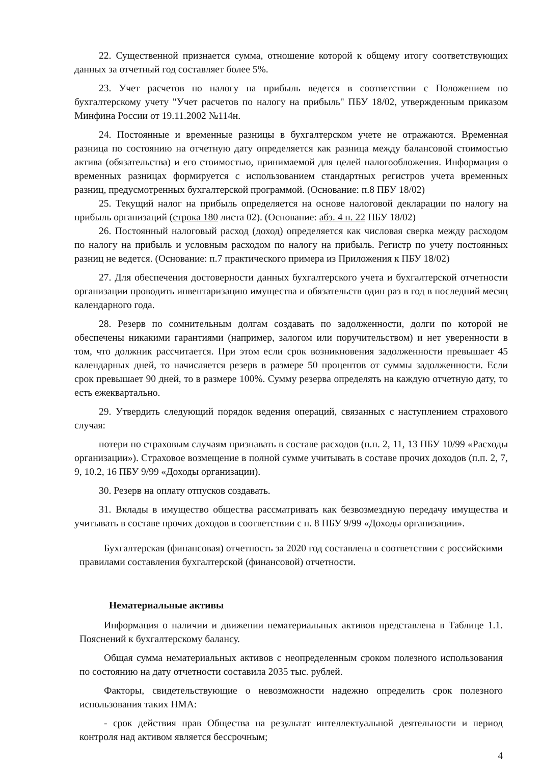22. Существенной признается сумма, отношение которой к общему итогу соответствующих данных за отчетный год составляет более 5%.
23. Учет расчетов по налогу на прибыль ведется в соответствии с Положением по бухгалтерскому учету "Учет расчетов по налогу на прибыль" ПБУ 18/02, утвержденным приказом Минфина России от 19.11.2002 №114н.
24. Постоянные и временные разницы в бухгалтерском учете не отражаются. Временная разница по состоянию на отчетную дату определяется как разница между балансовой стоимостью актива (обязательства) и его стоимостью, принимаемой для целей налогообложения. Информация о временных разницах формируется с использованием стандартных регистров учета временных разниц, предусмотренных бухгалтерской программой. (Основание: п.8 ПБУ 18/02)
25. Текущий налог на прибыль определяется на основе налоговой декларации по налогу на прибыль организаций (строка 180 листа 02). (Основание: абз. 4 п. 22 ПБУ 18/02)
26. Постоянный налоговый расход (доход) определяется как числовая сверка между расходом по налогу на прибыль и условным расходом по налогу на прибыль. Регистр по учету постоянных разниц не ведется. (Основание: п.7 практического примера из Приложения к ПБУ 18/02)
27. Для обеспечения достоверности данных бухгалтерского учета и бухгалтерской отчетности организации проводить инвентаризацию имущества и обязательств один раз в год в последний месяц календарного года.
28. Резерв по сомнительным долгам создавать по задолженности, долги по которой не обеспечены никакими гарантиями (например, залогом или поручительством) и нет уверенности в том, что должник рассчитается. При этом если срок возникновения задолженности превышает 45 календарных дней, то начисляется резерв в размере 50 процентов от суммы задолженности. Если срок превышает 90 дней, то в размере 100%. Сумму резерва определять на каждую отчетную дату, то есть ежеквартально.
29. Утвердить следующий порядок ведения операций, связанных с наступлением страхового случая:
потери по страховым случаям признавать в составе расходов (п.п. 2, 11, 13 ПБУ 10/99 «Расходы организации»). Страховое возмещение в полной сумме учитывать в составе прочих доходов (п.п. 2, 7, 9, 10.2, 16 ПБУ 9/99 «Доходы организации).
30. Резерв на оплату отпусков создавать.
31. Вклады в имущество общества рассматривать как безвозмездную передачу имущества и учитывать в составе прочих доходов в соответствии с п. 8 ПБУ 9/99 «Доходы организации».
Бухгалтерская (финансовая) отчетность за 2020 год составлена в соответствии с российскими правилами составления бухгалтерской (финансовой) отчетности.
Нематериальные активы
Информация о наличии и движении нематериальных активов представлена в Таблице 1.1. Пояснений к бухгалтерскому балансу.
Общая сумма нематериальных активов с неопределенным сроком полезного использования по состоянию на дату отчетности составила 2035 тыс. рублей.
Факторы, свидетельствующие о невозможности надежно определить срок полезного использования таких НМА:
- срок действия прав Общества на результат интеллектуальной деятельности и период контроля над активом является бессрочным;
4